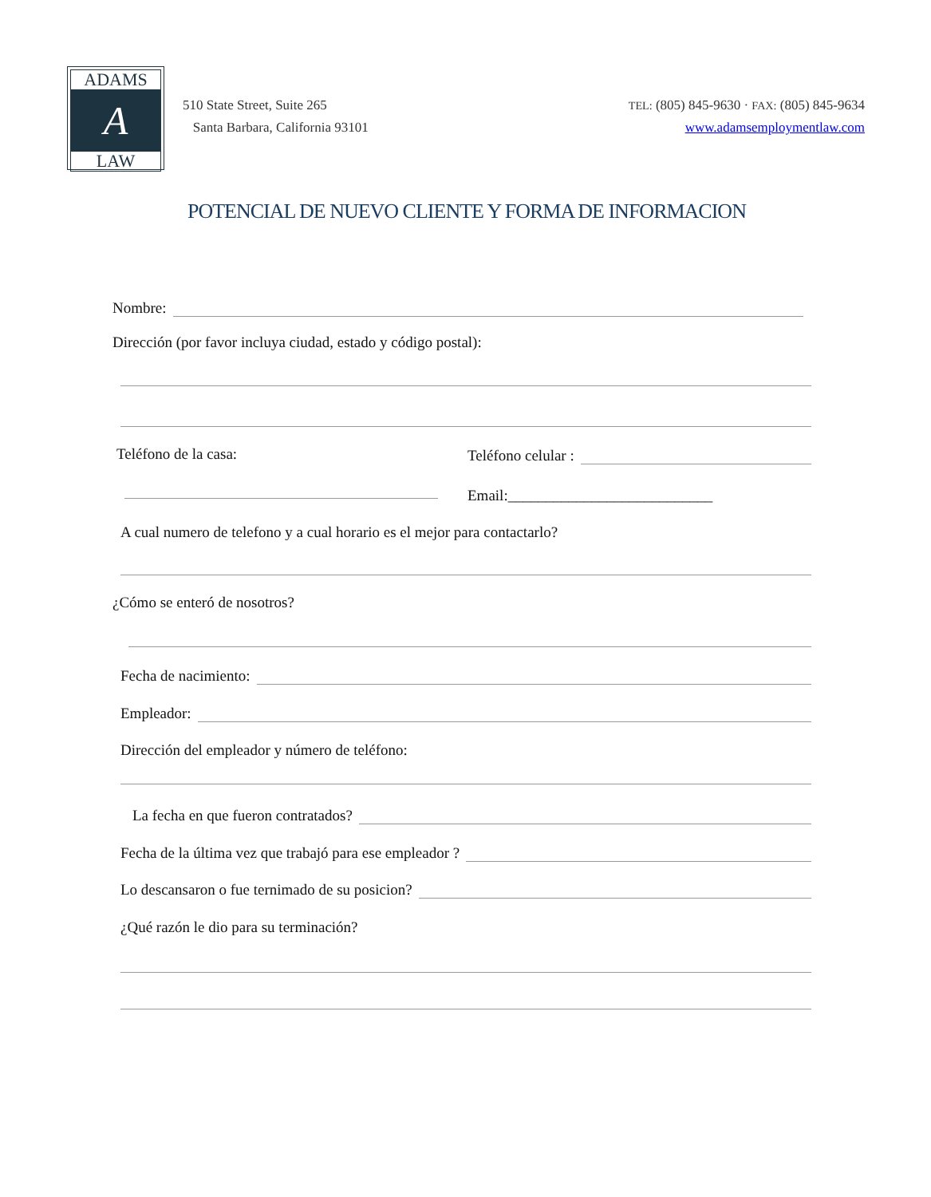ADAMS
A
LAW
510 State Street, Suite 265
Santa Barbara, California 93101
TEL: (805) 845-9630 · FAX: (805) 845-9634
www.adamsemploymentlaw.com
POTENCIAL DE NUEVO CLIENTE Y FORMA DE INFORMACION
Nombre:
Dirección (por favor incluya ciudad, estado y código postal):
Teléfono de la casa: Teléfono celular :
Email:___________________________
A cual numero de telefono y a cual horario es el mejor para contactarlo?
¿Cómo se enteró de nosotros?
Fecha de nacimiento:
Empleador:
Dirección del empleador y número de teléfono:
La fecha en que fueron contratados?
Fecha de la última vez que trabajó para ese empleador ?
Lo descansaron o fue ternimado de su posicion?
¿Qué razón le dio para su terminación?